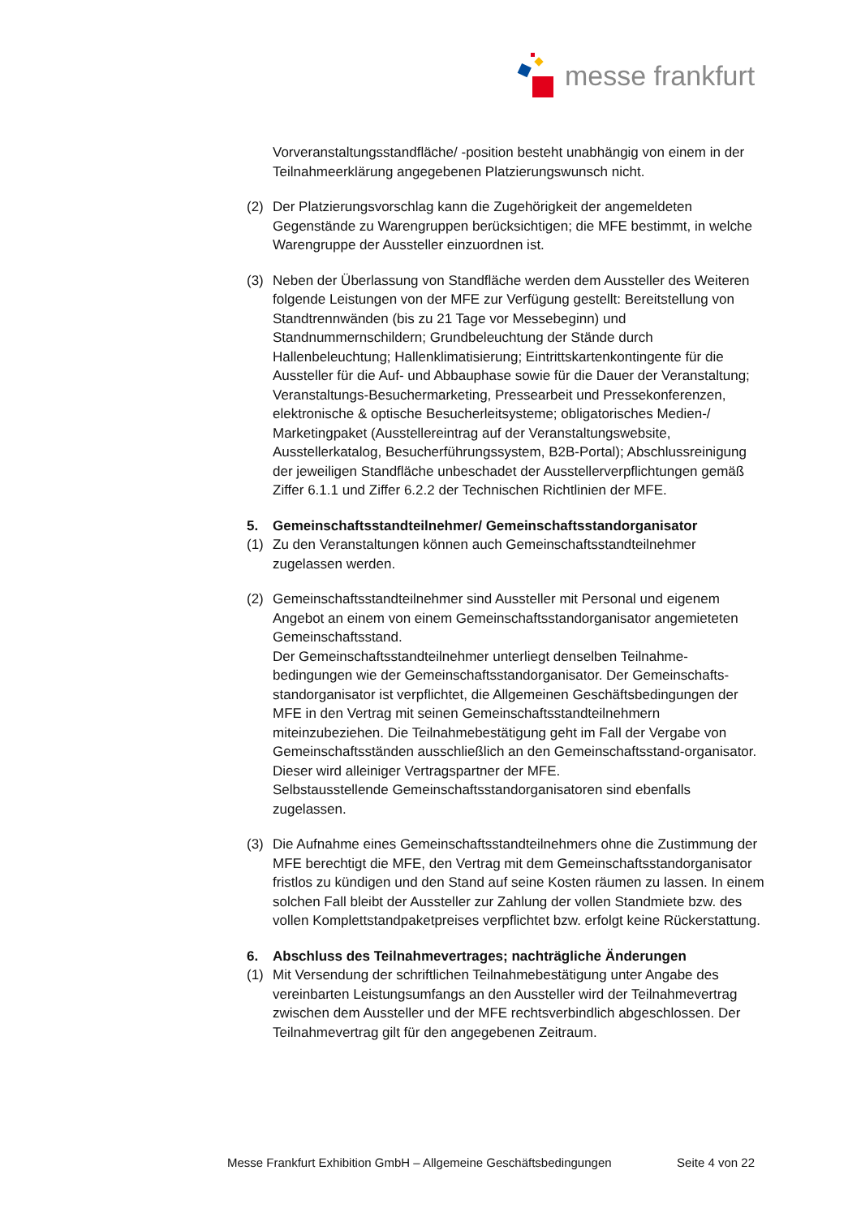messe frankfurt
Vorveranstaltungsstandfläche/ -position besteht unabhängig von einem in der Teilnahmeerklärung angegebenen Platzierungswunsch nicht.
(2) Der Platzierungsvorschlag kann die Zugehörigkeit der angemeldeten Gegenstände zu Warengruppen berücksichtigen; die MFE bestimmt, in welche Warengruppe der Aussteller einzuordnen ist.
(3) Neben der Überlassung von Standfläche werden dem Aussteller des Weiteren folgende Leistungen von der MFE zur Verfügung gestellt: Bereitstellung von Standtrennwänden (bis zu 21 Tage vor Messebeginn) und Standnummernschildern; Grundbeleuchtung der Stände durch Hallenbeleuchtung; Hallenklimatisierung; Eintrittskartenkontingente für die Aussteller für die Auf- und Abbauphase sowie für die Dauer der Veranstaltung; Veranstaltungs-Besuchermarketing, Pressearbeit und Pressekonferenzen, elektronische & optische Besucherleitsysteme; obligatorisches Medien-/ Marketingpaket (Ausstellereintrag auf der Veranstaltungswebsite, Ausstellerkatalog, Besucherführungssystem, B2B-Portal); Abschlussreinigung der jeweiligen Standfläche unbeschadet der Ausstellerverpflichtungen gemäß Ziffer 6.1.1 und Ziffer 6.2.2 der Technischen Richtlinien der MFE.
5. Gemeinschaftsstandteilnehmer/ Gemeinschaftsstandorganisator
(1) Zu den Veranstaltungen können auch Gemeinschaftsstandteilnehmer zugelassen werden.
(2) Gemeinschaftsstandteilnehmer sind Aussteller mit Personal und eigenem Angebot an einem von einem Gemeinschaftsstandorganisator angemieteten Gemeinschaftsstand.
Der Gemeinschaftsstandteilnehmer unterliegt denselben Teilnahme-bedingungen wie der Gemeinschaftsstandorganisator. Der Gemeinschafts-standorganisator ist verpflichtet, die Allgemeinen Geschäftsbedingungen der MFE in den Vertrag mit seinen Gemeinschaftsstandteilnehmern miteinzubeziehen. Die Teilnahmebestätigung geht im Fall der Vergabe von Gemeinschaftsständen ausschließlich an den Gemeinschaftsstand-organisator. Dieser wird alleiniger Vertragspartner der MFE.
Selbstausstellende Gemeinschaftsstandorganisatoren sind ebenfalls zugelassen.
(3) Die Aufnahme eines Gemeinschaftsstandteilnehmers ohne die Zustimmung der MFE berechtigt die MFE, den Vertrag mit dem Gemeinschaftsstandorganisator fristlos zu kündigen und den Stand auf seine Kosten räumen zu lassen. In einem solchen Fall bleibt der Aussteller zur Zahlung der vollen Standmiete bzw. des vollen Komplettstandpaketpreises verpflichtet bzw. erfolgt keine Rückerstattung.
6. Abschluss des Teilnahmevertrages; nachträgliche Änderungen
(1) Mit Versendung der schriftlichen Teilnahmebestätigung unter Angabe des vereinbarten Leistungsumfangs an den Aussteller wird der Teilnahmevertrag zwischen dem Aussteller und der MFE rechtsverbindlich abgeschlossen. Der Teilnahmevertrag gilt für den angegebenen Zeitraum.
Messe Frankfurt Exhibition GmbH – Allgemeine Geschäftsbedingungen Seite 4 von 22